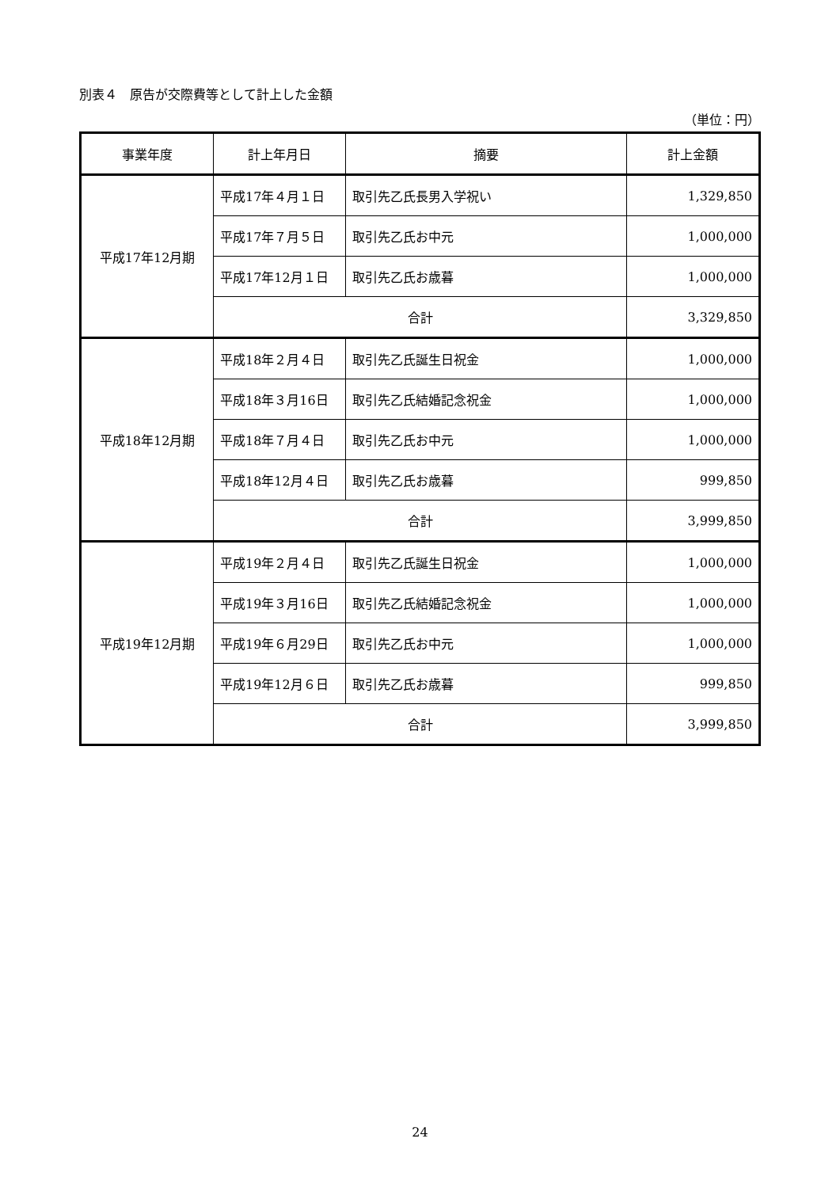別表４　原告が交際費等として計上した金額
（単位：円）
| 事業年度 | 計上年月日 | 摘要 | 計上金額 |
| --- | --- | --- | --- |
| 平成17年12月期 | 平成17年４月１日 | 取引先乙氏長男入学祝い | 1,329,850 |
| | 平成17年７月５日 | 取引先乙氏お中元 | 1,000,000 |
| | 平成17年12月１日 | 取引先乙氏お歳暮 | 1,000,000 |
| | 合計 | | 3,329,850 |
| 平成18年12月期 | 平成18年２月４日 | 取引先乙氏誕生日祝金 | 1,000,000 |
| | 平成18年３月16日 | 取引先乙氏結婚記念祝金 | 1,000,000 |
| | 平成18年７月４日 | 取引先乙氏お中元 | 1,000,000 |
| | 平成18年12月４日 | 取引先乙氏お歳暮 | 999,850 |
| | 合計 | | 3,999,850 |
| 平成19年12月期 | 平成19年２月４日 | 取引先乙氏誕生日祝金 | 1,000,000 |
| | 平成19年３月16日 | 取引先乙氏結婚記念祝金 | 1,000,000 |
| | 平成19年６月29日 | 取引先乙氏お中元 | 1,000,000 |
| | 平成19年12月６日 | 取引先乙氏お歳暮 | 999,850 |
| | 合計 | | 3,999,850 |
24